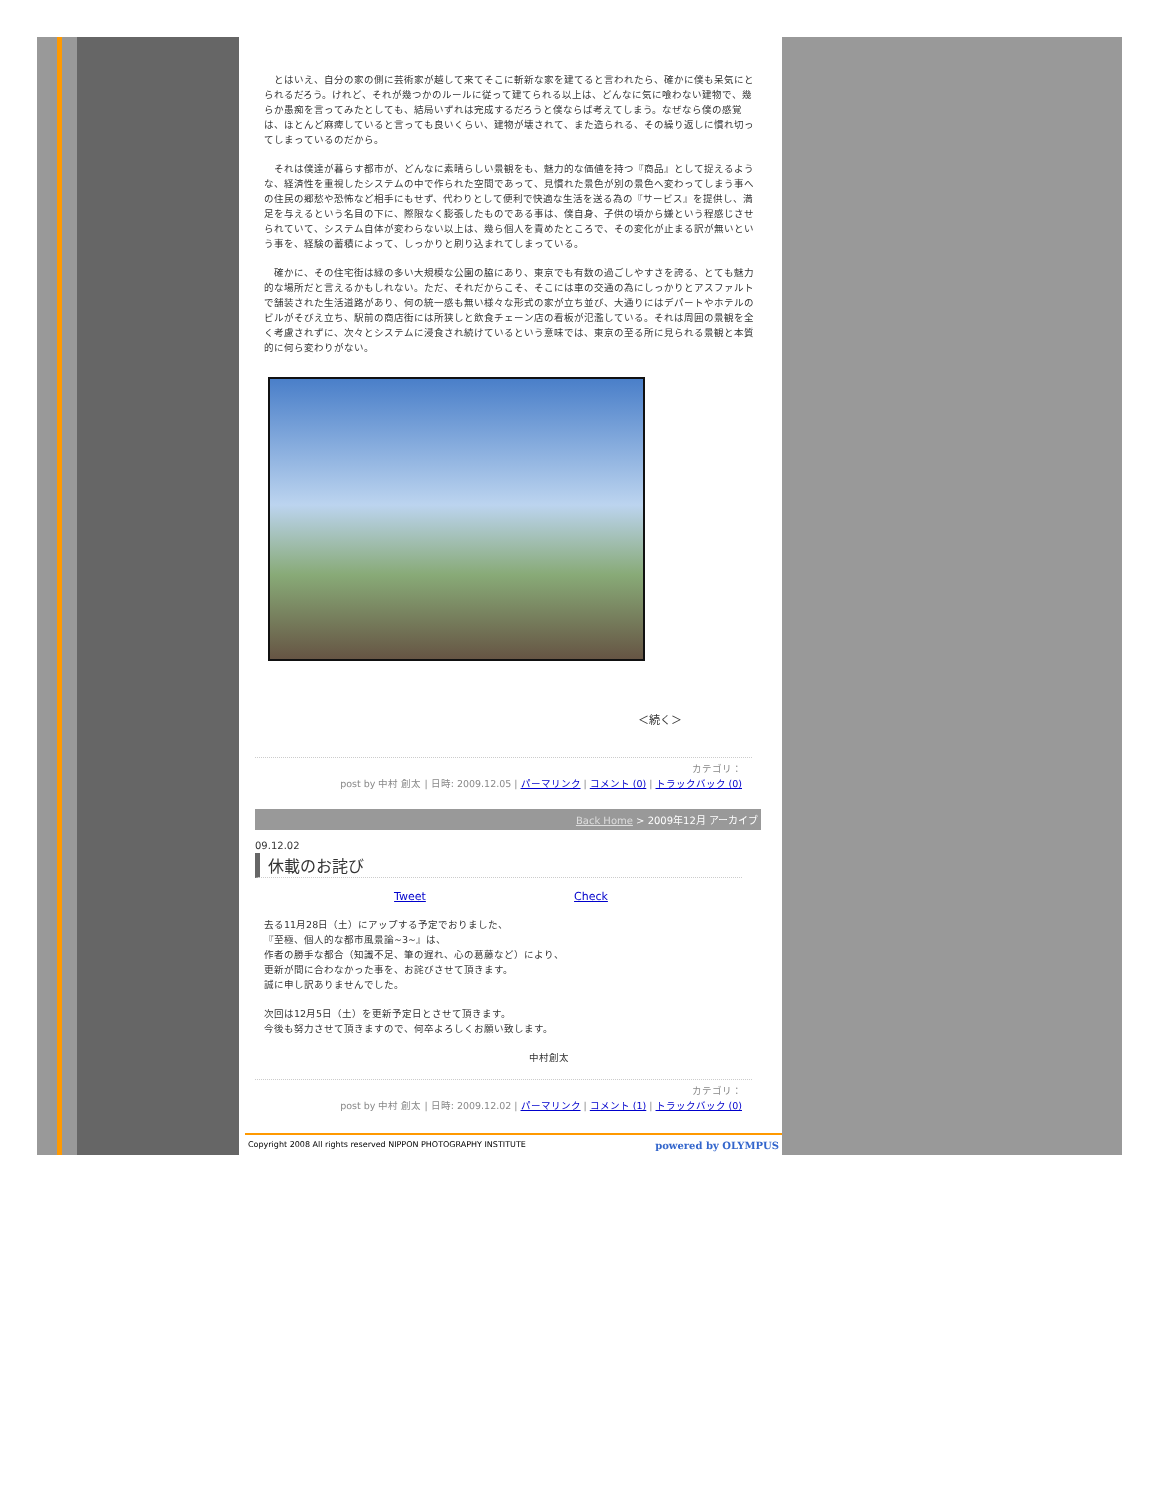とはいえ、自分の家の側に芸術家が越して来てそこに斬新な家を建てると言われたら、確かに僕も呆気にとられるだろう。けれど、それが幾つかのルールに従って建てられる以上は、どんなに気に喰わない建物で、幾らか愚痴を言ってみたとしても、結局いずれは完成するだろうと僕ならば考えてしまう。なぜなら僕の感覚は、ほとんど麻痺していると言っても良いくらい、建物が壊されて、また造られる、その繰り返しに慣れ切ってしまっているのだから。
　それは僕達が暮らす都市が、どんなに素晴らしい景観をも、魅力的な価値を持つ『商品』として捉えるような、経済性を重視したシステムの中で作られた空間であって、見慣れた景色が別の景色へ変わってしまう事への住民の郷愁や恐怖など相手にもせず、代わりとして便利で快適な生活を送る為の『サービス』を提供し、満足を与えるという名目の下に、際限なく膨張したものである事は、僕自身、子供の頃から嫌という程感じさせられていて、システム自体が変わらない以上は、幾ら個人を責めたところで、その変化が止まる訳が無いという事を、経験の蓄積によって、しっかりと刷り込まれてしまっている。
　確かに、その住宅街は緑の多い大規模な公園の脇にあり、東京でも有数の過ごしやすさを誇る、とても魅力的な場所だと言えるかもしれない。ただ、それだからこそ、そこには車の交通の為にしっかりとアスファルトで舗装された生活道路があり、何の統一感も無い様々な形式の家が立ち並び、大通りにはデパートやホテルのビルがそびえ立ち、駅前の商店街には所狭しと飲食チェーン店の看板が氾濫している。それは周囲の景観を全く考慮されずに、次々とシステムに浸食され続けているという意味では、東京の至る所に見られる景観と本質的に何ら変わりがない。
＜続く＞
カテゴリ：
post by 中村 創太 | 日時: 2009.12.05 | パーマリンク | コメント (0) | トラックバック (0)
Back Home > 2009年12月 アーカイブ
09.12.02
休載のお詫び
Tweet Check
去る11月28日（土）にアップする予定でおりました、
『至極、個人的な都市風景論~3~』は、
作者の勝手な都合（知識不足、筆の遅れ、心の葛藤など）により、
更新が間に合わなかった事を、お詫びさせて頂きます。
誠に申し訳ありませんでした。
次回は12月5日（土）を更新予定日とさせて頂きます。
今後も努力させて頂きますので、何卒よろしくお願い致します。
中村創太
カテゴリ：
post by 中村 創太 | 日時: 2009.12.02 | パーマリンク | コメント (1) | トラックバック (0)
Copyright 2008 All rights reserved NIPPON PHOTOGRAPHY INSTITUTE powered by OLYMPUS